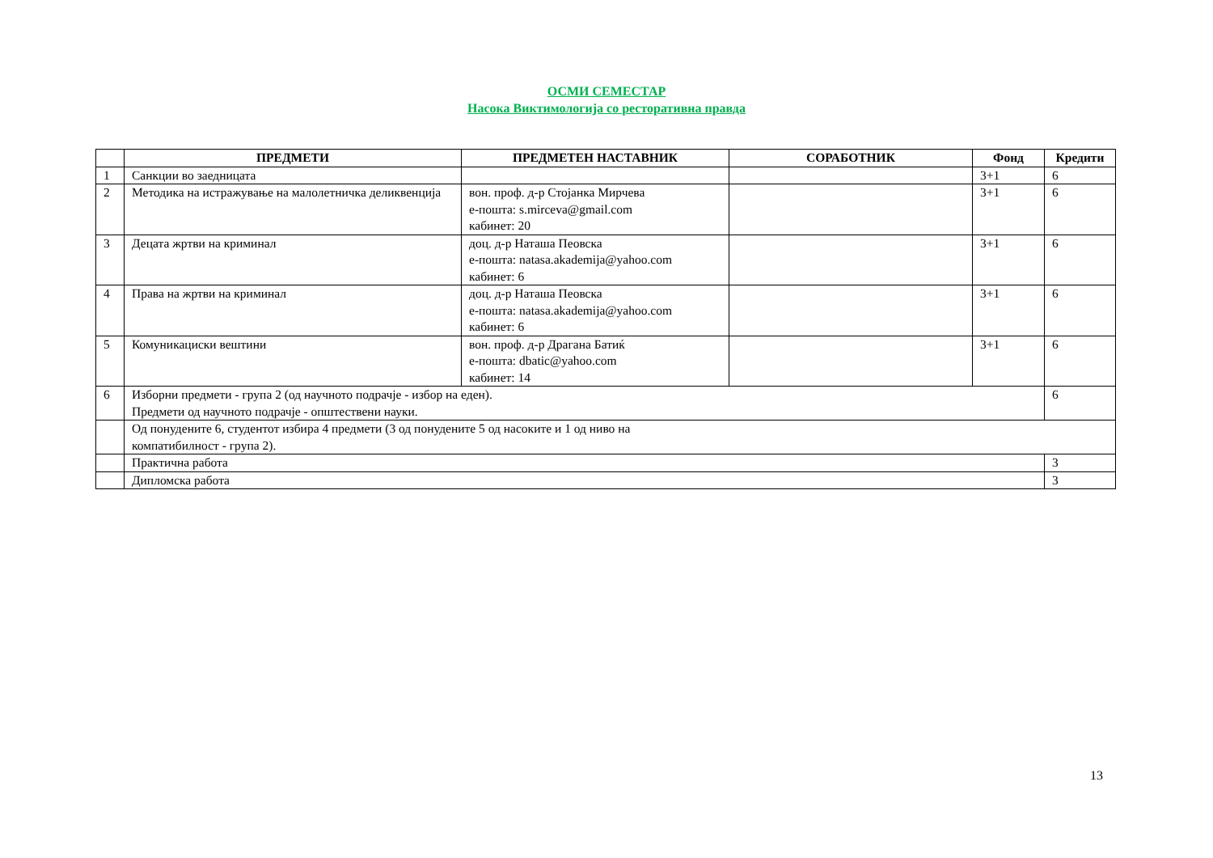ОСМИ СЕМЕСТАР
Насока Виктимологија со ресторативна правда
| | ПРЕДМЕТИ | ПРЕДМЕТЕН НАСТАВНИК | СОРАБОТНИК | Фонд | Кредити |
| --- | --- | --- | --- | --- | --- |
| 1 | Санкции во заедницата | | | 3+1 | 6 |
| 2 | Методика на истражување на малолетничка деликвенција | вон. проф. д-р Стојанка Мирчева е-пошта: s.mirceva@gmail.com кабинет: 20 | | 3+1 | 6 |
| 3 | Децата жртви на криминал | доц. д-р Наташа Пеовска е-пошта: natasa.akademija@yahoo.com кабинет: 6 | | 3+1 | 6 |
| 4 | Права на жртви на криминал | доц. д-р Наташа Пеовска е-пошта: natasa.akademija@yahoo.com кабинет: 6 | | 3+1 | 6 |
| 5 | Комуникациски вештини | вон. проф. д-р Драгана Батиќ е-пошта: dbatic@yahoo.com кабинет: 14 | | 3+1 | 6 |
| 6 | Изборни предмети - група 2 (од научното подрачје - избор на еден). Предмети од научното подрачје - општествени науки. | | | | 6 |
| | Од понудените 6, студентот избира 4 предмети (3 од понудените 5 од насоките и 1 од ниво на компатибилност - група 2). | | | | |
| | Практична работа | | | | 3 |
| | Дипломска работа | | | | 3 |
13